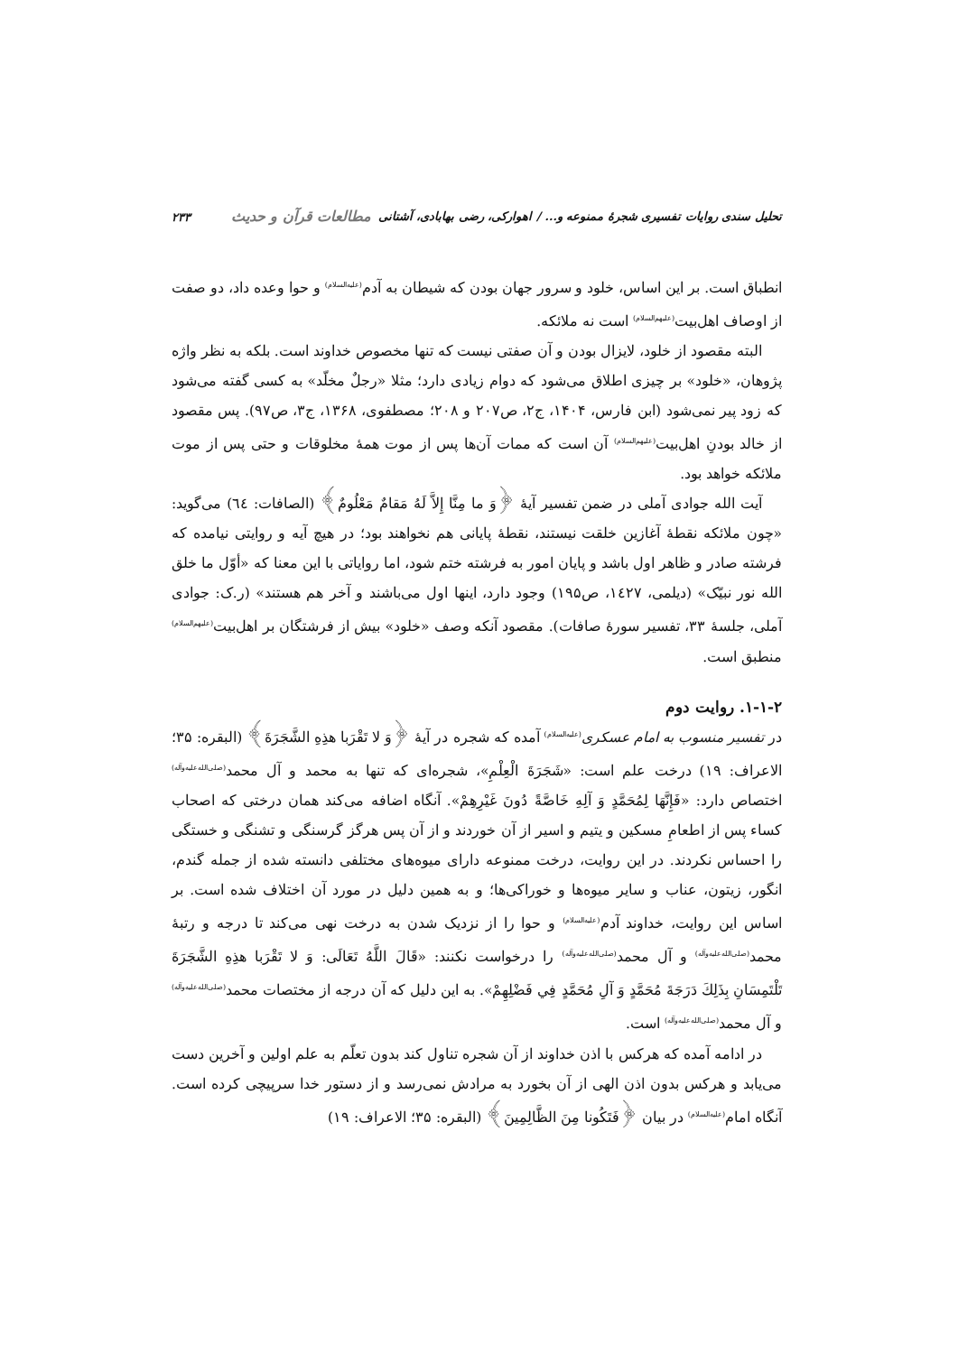تحلیل سندی روایات تفسیری شجرهٔ ممنوعه و... / اهوارکی، رضی بهابادی، آشتانی مطالعات قرآن و حدیث ۲۳۳
انطباق است. بر این اساس، خلود و سرور جهان بودن که شیطان به آدم<sup>(علیه‌السلام)</sup> و حوا وعده داد، دو صفت از اوصاف اهل‌بیت<sup>(علیهم‌السلام)</sup> است نه ملائکه.
البته مقصود از خلود، لایزال بودن و آن صفتی نیست که تنها مخصوص خداوند است. بلکه به نظر واژه پژوهان، «خلود» بر چیزی اطلاق می‌شود که دوام زیادی دارد؛ مثلا «رجلٌ مخلّد» به کسی گفته می‌شود که زود پیر نمی‌شود (ابن فارس، ۱۴۰۴، ج۲، ص۲۰۷ و ۲۰۸؛ مصطفوی، ۱۳۶۸، ج۳، ص۹۷). پس مقصود از خالد بودنِ اهل‌بیت<sup>(علیهم‌السلام)</sup> آن است که ممات آن‌ها پس از موت همهٔ مخلوقات و حتی پس از موت ملائکه خواهد بود.
آیت الله جوادی آملی در ضمن تفسیر آیهٔ ﴿وَ ما مِنَّا إِلاَّ لَهُ مَقامٌ مَعْلُومٌ﴾ (الصافات: ٦٤) می‌گوید: «چون ملائکه نقطهٔ آغازین خلقت نیستند، نقطهٔ پایانی هم نخواهند بود؛ در هیچ آیه و روایتی نیامده که فرشته صادر و ظاهر اول باشد و پایان امور به فرشته ختم شود، اما روایاتی با این معنا که «أوّل ما خلق الله نور نبیّک» (دیلمی، ١٤٢٧، ص۱۹۵) وجود دارد، اینها اول می‌باشند و آخر هم هستند» (ر.ک: جوادی آملی، جلسهٔ ۳۳، تفسیر سورهٔ صافات). مقصود آنکه وصف «خلود» بیش از فرشتگان بر اهل‌بیت<sup>(علیهم‌السلام)</sup> منطبق است.
۱-۱-۲. روایت دوم
در تفسیر منسوب به امام عسکری<sup>(علیه‌السلام)</sup> آمده که شجره در آیهٔ ﴿وَ لا تَقْرَبا هذِهِ الشَّجَرَةَ﴾ (البقره: ۳۵؛ الاعراف: ۱۹) درخت علم است: «شَجَرَةَ الْعِلْمِ»، شجره‌ای که تنها به محمد و آل محمد<sup>(صلی‌الله‌علیه‌وآله)</sup> اختصاص دارد: «فَإِنَّهَا لِمُحَمَّدٍ وَ آلِهِ خَاصَّةً دُونَ غَيْرِهِمْ». آنگاه اضافه می‌کند همان درختی که اصحاب کساء پس از اطعامِ مسکین و یتیم و اسیر از آن خوردند و از آن پس هرگز گرسنگی و تشنگی و خستگی را احساس نکردند. در این روایت، درخت ممنوعه دارای میوه‌های مختلفی دانسته شده از جمله گندم، انگور، زیتون، عناب و سایر میوه‌ها و خوراکی‌ها؛ و به همین دلیل در مورد آن اختلاف شده است. بر اساس این روایت، خداوند آدم<sup>(علیه‌السلام)</sup> و حوا را از نزدیک شدن به درخت نهی می‌کند تا درجه و رتبهٔ محمد<sup>(صلی‌الله‌علیه‌وآله)</sup> و آل محمد<sup>(صلی‌الله‌علیه‌وآله)</sup> را درخواست نکنند: «قَالَ اللَّهُ تَعَالَى: وَ لا تَقْرَبا هذِهِ الشَّجَرَةَ تَلْتَمِسَانِ بِذَلِكَ دَرَجَةَ مُحَمَّدٍ وَ آلِ مُحَمَّدٍ فِي فَضْلِهِمْ». به این دلیل که آن درجه از مختصات محمد<sup>(صلی‌الله‌علیه‌وآله)</sup> و آل محمد<sup>(صلی‌الله‌علیه‌وآله)</sup> است.
در ادامه آمده که هرکس با اذن خداوند از آن شجره تناول کند بدون تعلّم به علم اولین و آخرین دست می‌یابد و هرکس بدون اذن الهی از آن بخورد به مرادش نمی‌رسد و از دستور خدا سرپیچی کرده است. آنگاه امام<sup>(علیه‌السلام)</sup> در بیان ﴿فَتَكُونا مِنَ الظَّالِمِينَ﴾ (البقره: ۳۵؛ الاعراف: ۱۹)